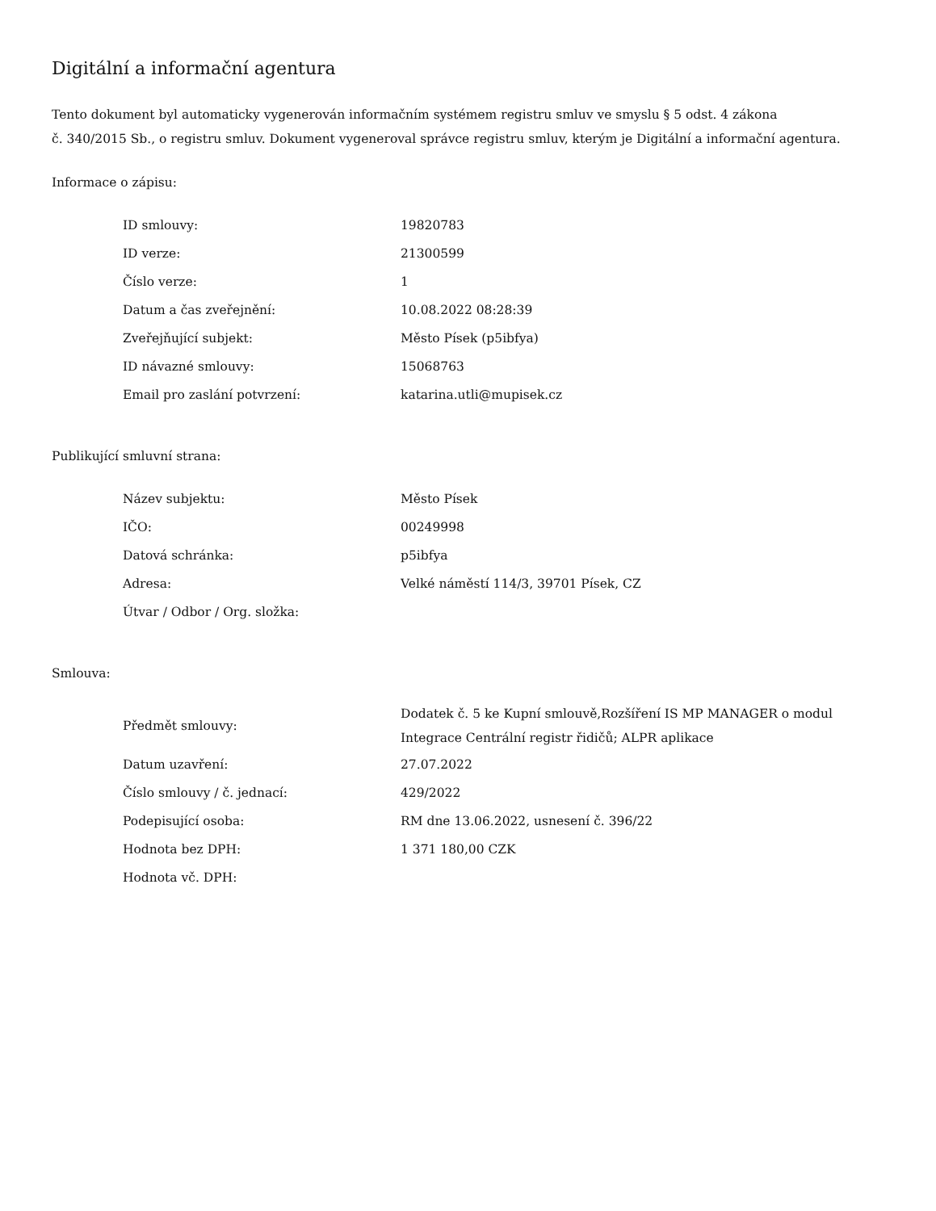Digitální a informační agentura
Tento dokument byl automaticky vygenerován informačním systémem registru smluv ve smyslu § 5 odst. 4 zákona
č. 340/2015 Sb., o registru smluv. Dokument vygeneroval správce registru smluv, kterým je Digitální a informační agentura.
Informace o zápisu:
| ID smlouvy: | 19820783 |
| ID verze: | 21300599 |
| Číslo verze: | 1 |
| Datum a čas zveřejnění: | 10.08.2022 08:28:39 |
| Zveřejňující subjekt: | Město Písek (p5ibfya) |
| ID návazné smlouvy: | 15068763 |
| Email pro zaslání potvrzení: | katarina.utli@mupisek.cz |
Publikující smluvní strana:
| Název subjektu: | Město Písek |
| IČO: | 00249998 |
| Datová schránka: | p5ibfya |
| Adresa: | Velké náměstí 114/3, 39701 Písek, CZ |
| Útvar / Odbor / Org. složka: | |
Smlouva:
| Předmět smlouvy: | Dodatek č. 5 ke Kupní smlouvě,Rozšíření IS MP MANAGER o modul Integrace Centrální registr řidičů; ALPR aplikace |
| Datum uzavření: | 27.07.2022 |
| Číslo smlouvy / č. jednací: | 429/2022 |
| Podepisující osoba: | RM dne 13.06.2022, usnesení č. 396/22 |
| Hodnota bez DPH: | 1 371 180,00 CZK |
| Hodnota vč. DPH: | |